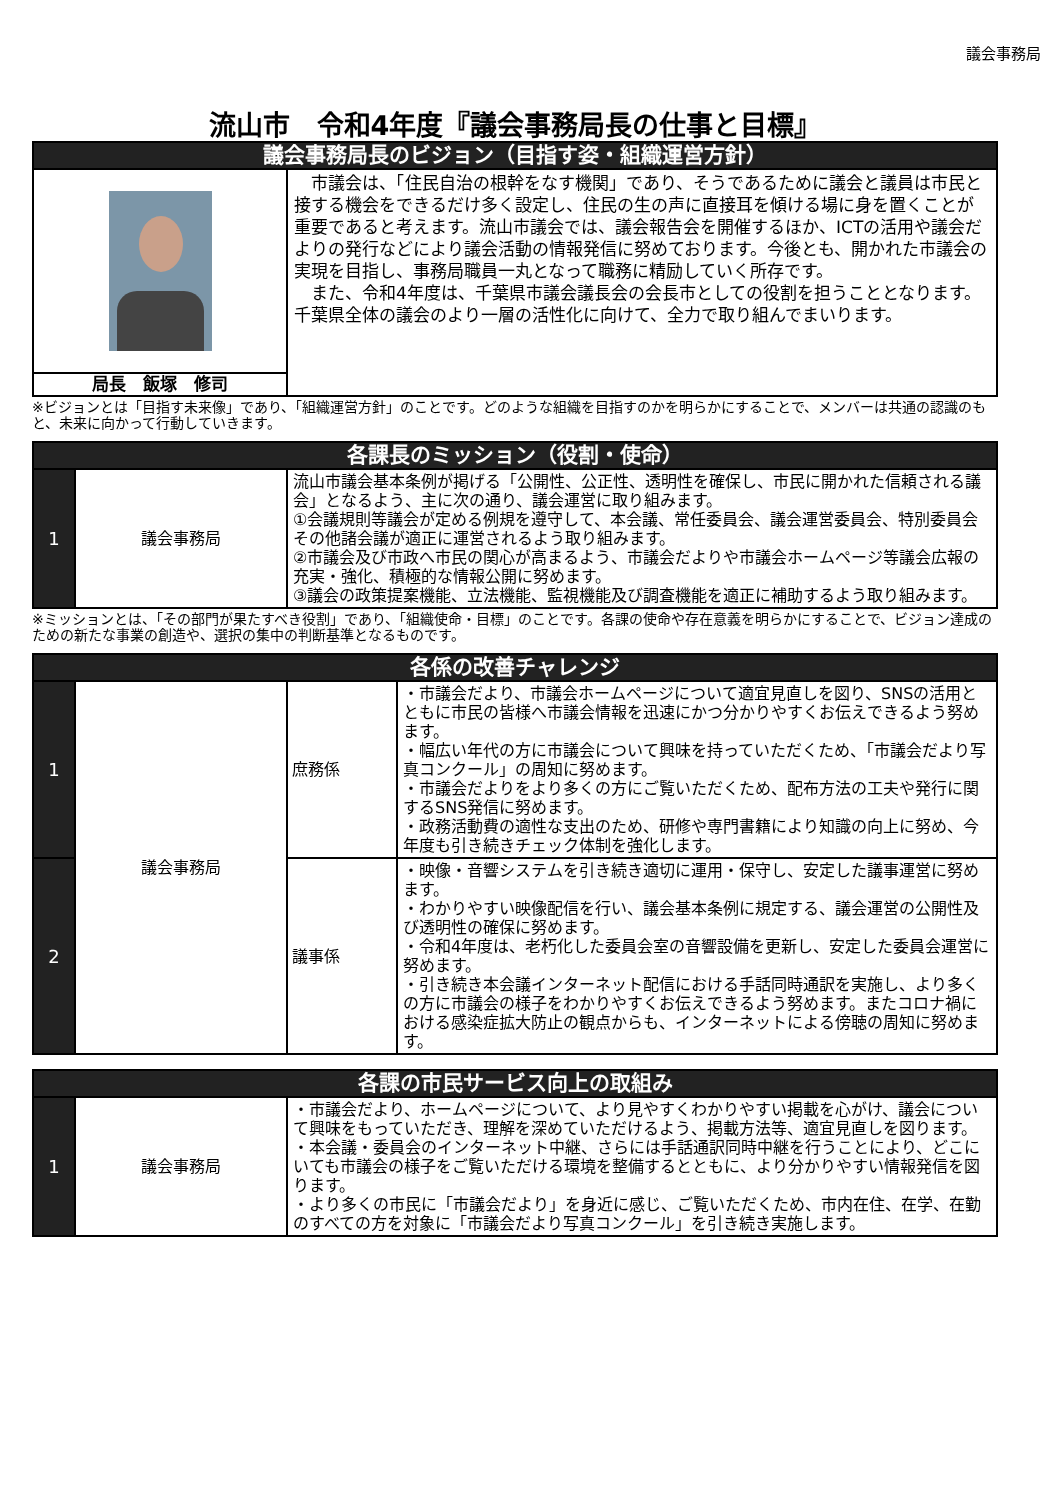議会事務局
流山市　令和4年度『議会事務局長の仕事と目標』
| 議会事務局長のビジョン（目指す姿・組織運営方針） | |
| --- | --- |
| | 市議会は、「住民自治の根幹をなす機関」であり、そうであるために議会と議員は市民と接する機会をできるだけ多く設定し、住民の生の声に直接耳を傾ける場に身を置くことが重要であると考えます。流山市議会では、議会報告会を開催するほか、ICTの活用や議会だよりの発行などにより議会活動の情報発信に努めております。今後とも、開かれた市議会の実現を目指し、事務局職員一丸となって職務に精励していく所存です。 また、令和4年度は、千葉県市議会議長会の会長市としての役割を担うこととなります。千葉県全体の議会のより一層の活性化に向けて、全力で取り組んでまいります。 |
| 局長 飯塚 修司 | |
※ビジョンとは「目指す未来像」であり、「組織運営方針」のことです。どのような組織を目指すのかを明らかにすることで、メンバーは共通の認識のもと、未来に向かって行動していきます。
| 各課長のミッション（役割・使命） | | |
| --- | --- | --- |
| 1 | 議会事務局 | 流山市議会基本条例が掲げる「公開性、公正性、透明性を確保し、市民に開かれた信頼される議会」となるよう、主に次の通り、議会運営に取り組みます。 ①会議規則等議会が定める例規を遵守して、本会議、常任委員会、議会運営委員会、特別委員会その他諸会議が適正に運営されるよう取り組みます。 ②市議会及び市政へ市民の関心が高まるよう、市議会だよりや市議会ホームページ等議会広報の充実・強化、積極的な情報公開に努めます。 ③議会の政策提案機能、立法機能、監視機能及び調査機能を適正に補助するよう取り組みます。 |
※ミッションとは、「その部門が果たすべき役割」であり、「組織使命・目標」のことです。各課の使命や存在意義を明らかにすることで、ビジョン達成のための新たな事業の創造や、選択の集中の判断基準となるものです。
| 各係の改善チャレンジ | | | |
| --- | --- | --- | --- |
| 1 | 議会事務局 | 庶務係 | ・市議会だより、市議会ホームページについて適宜見直しを図り、SNSの活用とともに市民の皆様へ市議会情報を迅速にかつ分かりやすくお伝えできるよう努めます。 ・幅広い年代の方に市議会について興味を持っていただくため、「市議会だより写真コンクール」の周知に努めます。 ・市議会だよりをより多くの方にご覧いただくため、配布方法の工夫や発行に関するSNS発信に努めます。 ・政務活動費の適性な支出のため、研修や専門書籍により知識の向上に努め、今年度も引き続きチェック体制を強化します。 |
| 2 | | 議事係 | ・映像・音響システムを引き続き適切に運用・保守し、安定した議事運営に努めます。 ・わかりやすい映像配信を行い、議会基本条例に規定する、議会運営の公開性及び透明性の確保に努めます。 ・令和4年度は、老朽化した委員会室の音響設備を更新し、安定した委員会運営に努めます。 ・引き続き本会議インターネット配信における手話同時通訳を実施し、より多くの方に市議会の様子をわかりやすくお伝えできるよう努めます。またコロナ禍における感染症拡大防止の観点からも、インターネットによる傍聴の周知に努めます。 |
| 各課の市民サービス向上の取組み | | |
| --- | --- | --- |
| 1 | 議会事務局 | ・市議会だより、ホームページについて、より見やすくわかりやすい掲載を心がけ、議会について興味をもっていただき、理解を深めていただけるよう、掲載方法等、適宜見直しを図ります。 ・本会議・委員会のインターネット中継、さらには手話通訳同時中継を行うことにより、どこにいても市議会の様子をご覧いただける環境を整備するとともに、より分かりやすい情報発信を図ります。 ・より多くの市民に「市議会だより」を身近に感じ、ご覧いただくため、市内在住、在学、在勤のすべての方を対象に「市議会だより写真コンクール」を引き続き実施します。 |